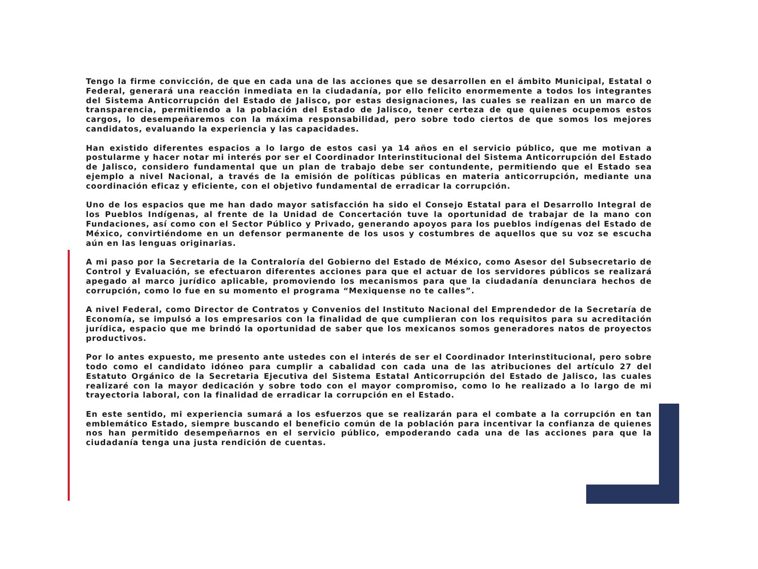Tengo la firme convicción, de que en cada una de las acciones que se desarrollen en el ámbito Municipal, Estatal o Federal, generará una reacción inmediata en la ciudadanía, por ello felicito enormemente a todos los integrantes del Sistema Anticorrupción del Estado de Jalisco, por estas designaciones, las cuales se realizan en un marco de transparencia, permitiendo a la población del Estado de Jalisco, tener certeza de que quienes ocupemos estos cargos, lo desempeñaremos con la máxima responsabilidad, pero sobre todo ciertos de que somos los mejores candidatos, evaluando la experiencia y las capacidades.
Han existido diferentes espacios a lo largo de estos casi ya 14 años en el servicio público, que me motivan a postularme y hacer notar mi interés por ser el Coordinador Interinstitucional del Sistema Anticorrupción del Estado de Jalisco, considero fundamental que un plan de trabajo debe ser contundente, permitiendo que el Estado sea ejemplo a nivel Nacional, a través de la emisión de políticas públicas en materia anticorrupción, mediante una coordinación eficaz y eficiente, con el objetivo fundamental de erradicar la corrupción.
Uno de los espacios que me han dado mayor satisfacción ha sido el Consejo Estatal para el Desarrollo Integral de los Pueblos Indígenas, al frente de la Unidad de Concertación tuve la oportunidad de trabajar de la mano con Fundaciones, así como con el Sector Público y Privado, generando apoyos para los pueblos indígenas del Estado de México, convirtiéndome en un defensor permanente de los usos y costumbres de aquellos que su voz se escucha aún en las lenguas originarias.
A mi paso por la Secretaria de la Contraloría del Gobierno del Estado de México, como Asesor del Subsecretario de Control y Evaluación, se efectuaron diferentes acciones para que el actuar de los servidores públicos se realizará apegado al marco jurídico aplicable, promoviendo los mecanismos para que la ciudadanía denunciara hechos de corrupción, como lo fue en su momento el programa “Mexiquense no te calles”.
A nivel Federal, como Director de Contratos y Convenios del Instituto Nacional del Emprendedor de la Secretaría de Economía, se impulsó a los empresarios con la finalidad de que cumplieran con los requisitos para su acreditación jurídica, espacio que me brindó la oportunidad de saber que los mexicanos somos generadores natos de proyectos productivos.
Por lo antes expuesto, me presento ante ustedes con el interés de ser el Coordinador Interinstitucional, pero sobre todo como el candidato idóneo para cumplir a cabalidad con cada una de las atribuciones del artículo 27 del Estatuto Orgánico de la Secretaria Ejecutiva del Sistema Estatal Anticorrupción del Estado de Jalisco, las cuales realizaré con la mayor dedicación y sobre todo con el mayor compromiso, como lo he realizado a lo largo de mi trayectoria laboral, con la finalidad de erradicar la corrupción en el Estado.
En este sentido, mi experiencia sumará a los esfuerzos que se realizarán para el combate a la corrupción en tan emblemático Estado, siempre buscando el beneficio común de la población para incentivar la confianza de quienes nos han permitido desempeñarnos en el servicio público, empoderando cada una de las acciones para que la ciudadanía tenga una justa rendición de cuentas.